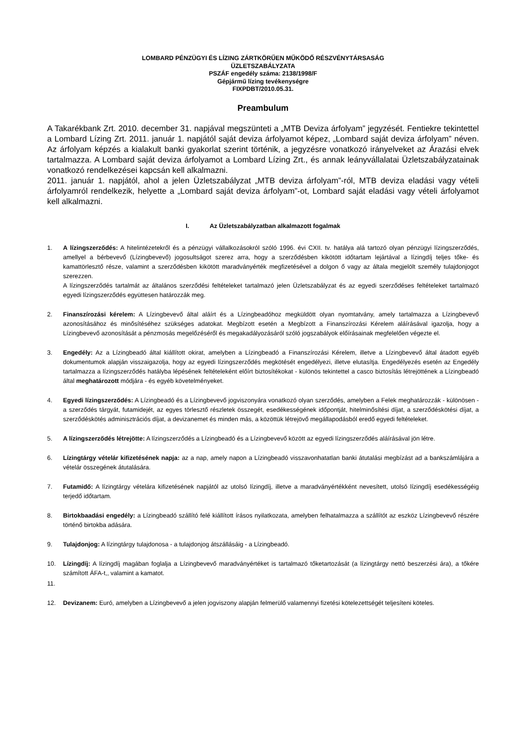LOMBARD PÉNZÜGYI ÉS LÍZING ZÁRTKÖRŰEN MŰKÖDŐ RÉSZVÉNYTÁRSASÁG
ÜZLETSZABÁLYZATA
PSZÁF engedély száma: 2138/1998/F
Gépjármű lízing tevékenységre
FIXPDBT/2010.05.31.
Preambulum
A Takarékbank Zrt. 2010. december 31. napjával megszünteti a „MTB Deviza árfolyam” jegyzését. Fentiekre tekintettel a Lombard Lízing Zrt. 2011. január 1. napjától saját deviza árfolyamot képez, „Lombard saját deviza árfolyam” néven. Az árfolyam képzés a kialakult banki gyakorlat szerint történik, a jegyzésre vonatkozó irányelveket az Árazási elvek tartalmazza. A Lombard saját deviza árfolyamot a Lombard Lízing Zrt., és annak leányvállalatai Üzletszabályzatainak vonatkozó rendelkezései kapcsán kell alkalmazni.
2011. január 1. napjától, ahol a jelen Üzletszabályzat „MTB deviza árfolyam”-ról, MTB deviza eladási vagy vételi árfolyamról rendelkezik, helyette a „Lombard saját deviza árfolyam”-ot, Lombard saját eladási vagy vételi árfolyamot kell alkalmazni.
I. Az Üzletszabályzatban alkalmazott fogalmak
1. A lízingszerződés: A hitelintézetekről és a pénzügyi vállalkozásokról szóló 1996. évi CXII. tv. hatálya alá tartozó olyan pénzügyi lízingszerződés, amellyel a bérbevevő (Lízingbevevő) jogosultságot szerez arra, hogy a szerződésben kikötött időtartam lejártával a lízingdíj teljes tőke- és kamattörlesztő része, valamint a szerződésben kikötött maradványérték megfizetésével a dolgon ő vagy az általa megjelölt személy tulajdonjogot szerezzen.
A lízingszerződés tartalmát az általános szerződési feltételeket tartalmazó jelen Üzletszabályzat és az egyedi szerződéses feltételeket tartalmazó egyedi lízingszerződés együttesen határozzák meg.
2. Finanszírozási kérelem: A Lízingbevevő által aláírt és a Lízingbeadóhoz megküldött olyan nyomtatvány, amely tartalmazza a Lízingbevevő azonosításához és minősítéséhez szükséges adatokat. Megbízott esetén a Megbízott a Finanszírozási Kérelem aláírásával igazolja, hogy a Lízingbevevő azonosítását a pénzmosás megelőzéséről és megakadályozásáról szóló jogszabályok előírásainak megfelelően végezte el.
3. Engedély: Az a Lízingbeadó által kiállított okirat, amelyben a Lízingbeadó a Finanszírozási Kérelem, illetve a Lízingbevevő által átadott egyéb dokumentumok alapján visszaigazolja, hogy az egyedi lízingszerződés megkötését engedélyezi, illetve elutasítja. Engedélyezés esetén az Engedély tartalmazza a lízingszerződés hatályba lépésének feltételeként előírt biztosítékokat - különös tekintettel a casco biztosítás létrejöttének a Lízingbeadó által meghatározott módjára - és egyéb követelményeket.
4. Egyedi lízingszerződés: A Lízingbeadó és a Lízingbevevő jogviszonyára vonatkozó olyan szerződés, amelyben a Felek meghatározzák - különösen - a szerződés tárgyát, futamidejét, az egyes törlesztő részletek összegét, esedékességének időpontját, hitelminősítési díjat, a szerződéskötési díjat, a szerződéskötés adminisztrációs díjat, a devizanemet és minden más, a közöttük létrejövő megállapodásból eredő egyedi feltételeket.
5. A lízingszerződés létrejötte: A lízingszerződés a Lízingbeadó és a Lízingbevevő között az egyedi lízingszerződés aláírásával jön létre.
6. Lízingtárgy vételár kifizetésének napja: az a nap, amely napon a Lízingbeadó visszavonhatatlan banki átutalási megbízást ad a bankszámlájára a vételár összegének átutalására.
7. Futamidő: A lízingtárgy vételára kifizetésének napjától az utolsó lízingdíj, illetve a maradványértékként nevesített, utolsó lízingdíj esedékességéig terjedő időtartam.
8. Birtokbaadási engedély: a Lízingbeadó szállító felé kiállított írásos nyilatkozata, amelyben felhatalmazza a szállítót az eszköz Lízingbevevő részére történő birtokba adására.
9. Tulajdonjog: A lízingtárgy tulajdonosa - a tulajdonjog átszállásáig - a Lízingbeadó.
10. Lízingdíj: A lízingdíj magában foglalja a Lízingbevevő maradványértéket is tartalmazó tőketartozását (a lízingtárgy nettó beszerzési ára), a tőkére számított ÁFA-t,, valamint a kamatot.
11.
12. Devizanem: Euró, amelyben a Lízingbevevő a jelen jogviszony alapján felmerülő valamennyi fizetési kötelezettségét teljesíteni köteles.